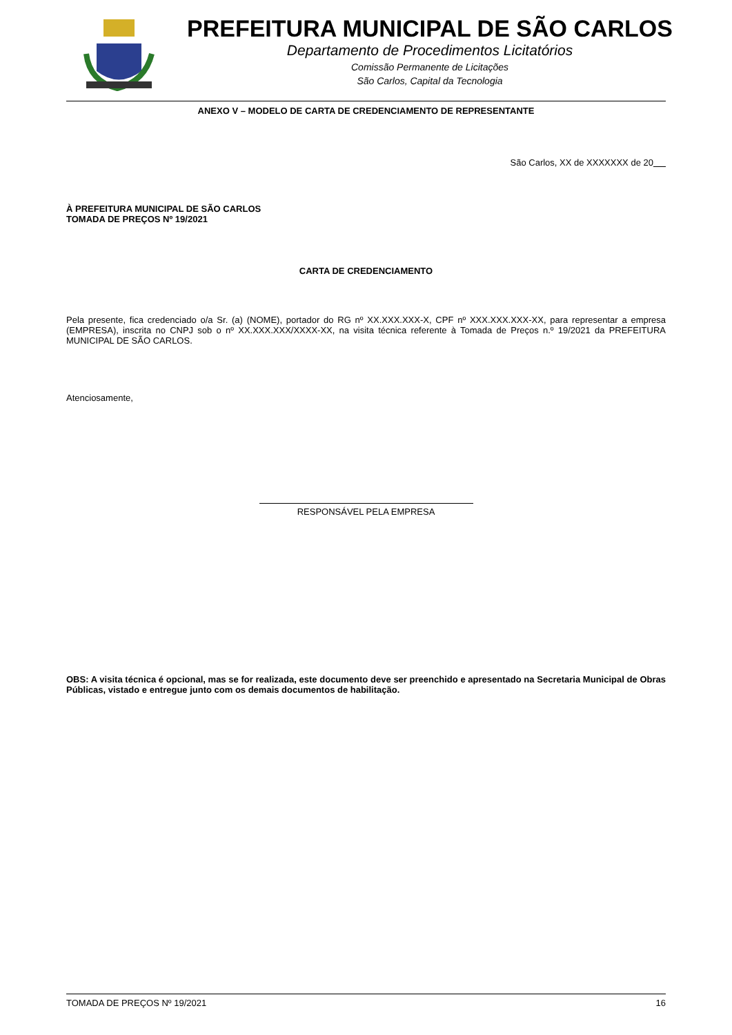PREFEITURA MUNICIPAL DE SÃO CARLOS
Departamento de Procedimentos Licitatórios
Comissão Permanente de Licitações
São Carlos, Capital da Tecnologia
ANEXO V – MODELO DE CARTA DE CREDENCIAMENTO DE REPRESENTANTE
São Carlos, XX de XXXXXXX de 20
À PREFEITURA MUNICIPAL DE SÃO CARLOS
TOMADA DE PREÇOS Nº 19/2021
CARTA DE CREDENCIAMENTO
Pela presente, fica credenciado o/a Sr. (a) (NOME), portador do RG nº XX.XXX.XXX-X, CPF nº XXX.XXX.XXX-XX, para representar a empresa (EMPRESA), inscrita no CNPJ sob o nº XX.XXX.XXX/XXXX-XX, na visita técnica referente à Tomada de Preços n.º 19/2021 da PREFEITURA MUNICIPAL DE SÃO CARLOS.
Atenciosamente,
RESPONSÁVEL PELA EMPRESA
OBS: A visita técnica é opcional, mas se for realizada, este documento deve ser preenchido e apresentado na Secretaria Municipal de Obras Públicas, vistado e entregue junto com os demais documentos de habilitação.
TOMADA DE PREÇOS Nº 19/2021 16